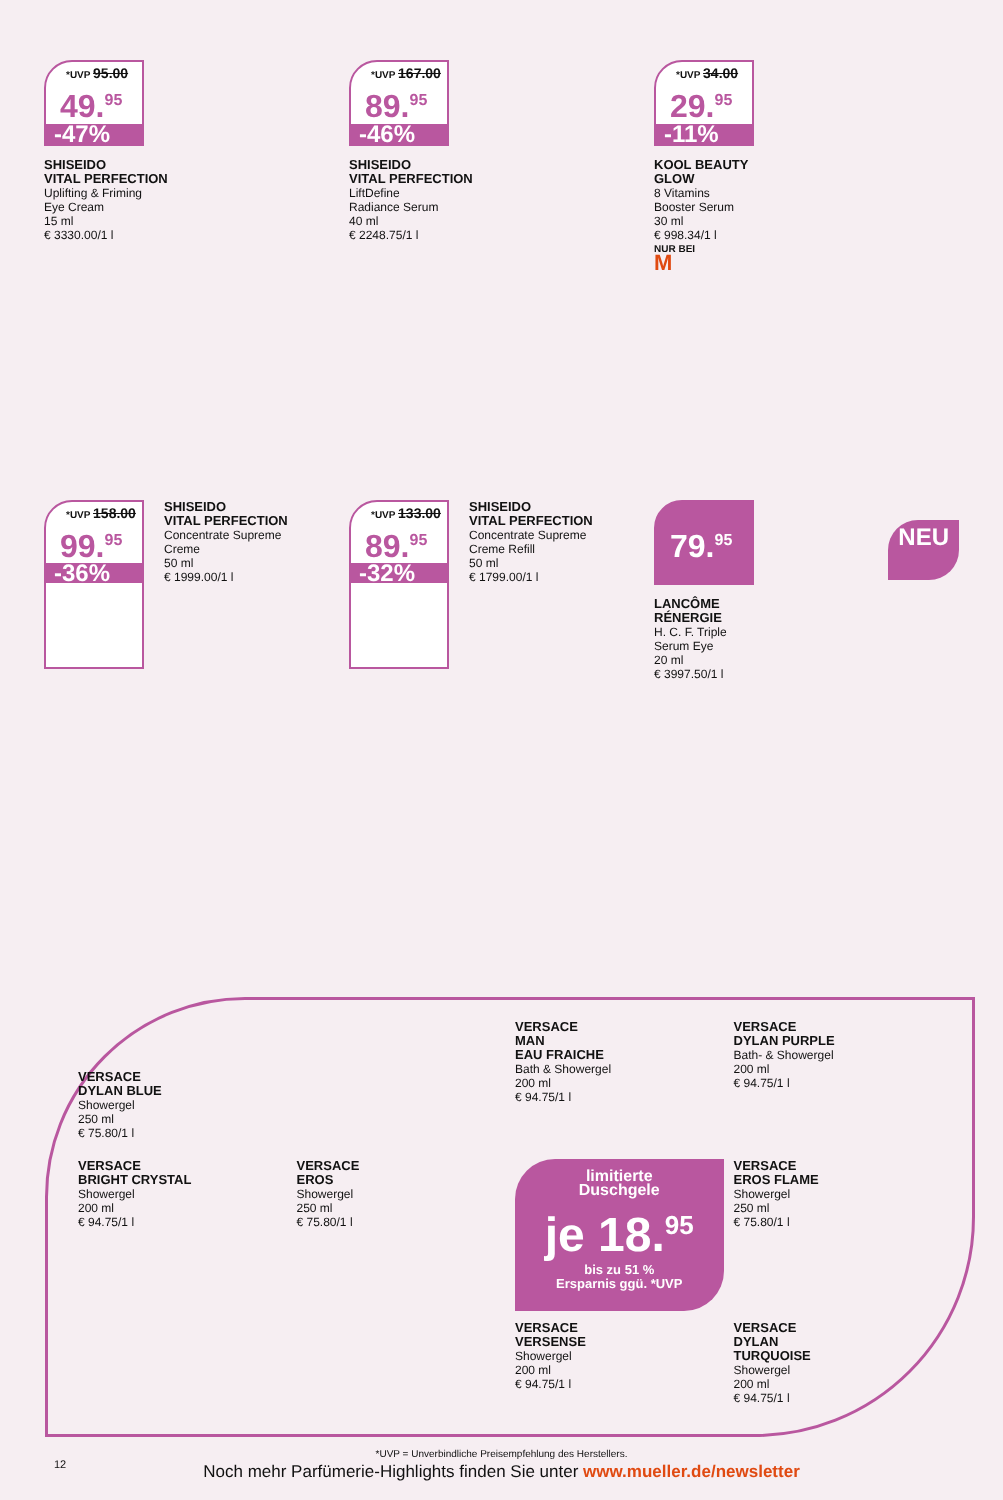*UVP 95.00
49.<sup>95</sup>
-47%
SHISEIDO
VITAL PERFECTION
Uplifting & Friming
Eye Cream
15 ml
€ 3330.00/1 l
*UVP 167.00
89.<sup>95</sup>
-46%
SHISEIDO
VITAL PERFECTION
LiftDefine
Radiance Serum
40 ml
€ 2248.75/1 l
*UVP 34.00
29.<sup>95</sup>
-11%
KOOL BEAUTY
GLOW
8 Vitamins
Booster Serum
30 ml
€ 998.34/1 l
NUR BEI
M
*UVP 158.00
99.<sup>95</sup>
-36%
SHISEIDO
VITAL PERFECTION
Concentrate Supreme
Creme
50 ml
€ 1999.00/1 l
*UVP 133.00
89.<sup>95</sup>
-32%
SHISEIDO
VITAL PERFECTION
Concentrate Supreme
Creme Refill
50 ml
€ 1799.00/1 l
79.<sup>95</sup>
NEU
LANCÔME
RÉNERGIE
H. C. F. Triple
Serum Eye
20 ml
€ 3997.50/1 l
VERSACE
DYLAN BLUE
Showergel
250 ml
€ 75.80/1 l
VERSACE
MAN
EAU FRAICHE
Bath & Showergel
200 ml
€ 94.75/1 l
VERSACE
DYLAN PURPLE
Bath- & Showergel
200 ml
€ 94.75/1 l
VERSACE
BRIGHT CRYSTAL
Showergel
200 ml
€ 94.75/1 l
VERSACE
EROS
Showergel
250 ml
€ 75.80/1 l
limitierte
Duschgele
je 18.<sup>95</sup>
bis zu 51 %
Ersparnis ggü. *UVP
VERSACE
EROS FLAME
Showergel
250 ml
€ 75.80/1 l
VERSACE
VERSENSE
Showergel
200 ml
€ 94.75/1 l
VERSACE
DYLAN
TURQUOISE
Showergel
200 ml
€ 94.75/1 l
*UVP = Unverbindliche Preisempfehlung des Herstellers.
12
Noch mehr Parfümerie-Highlights finden Sie unter www.mueller.de/newsletter